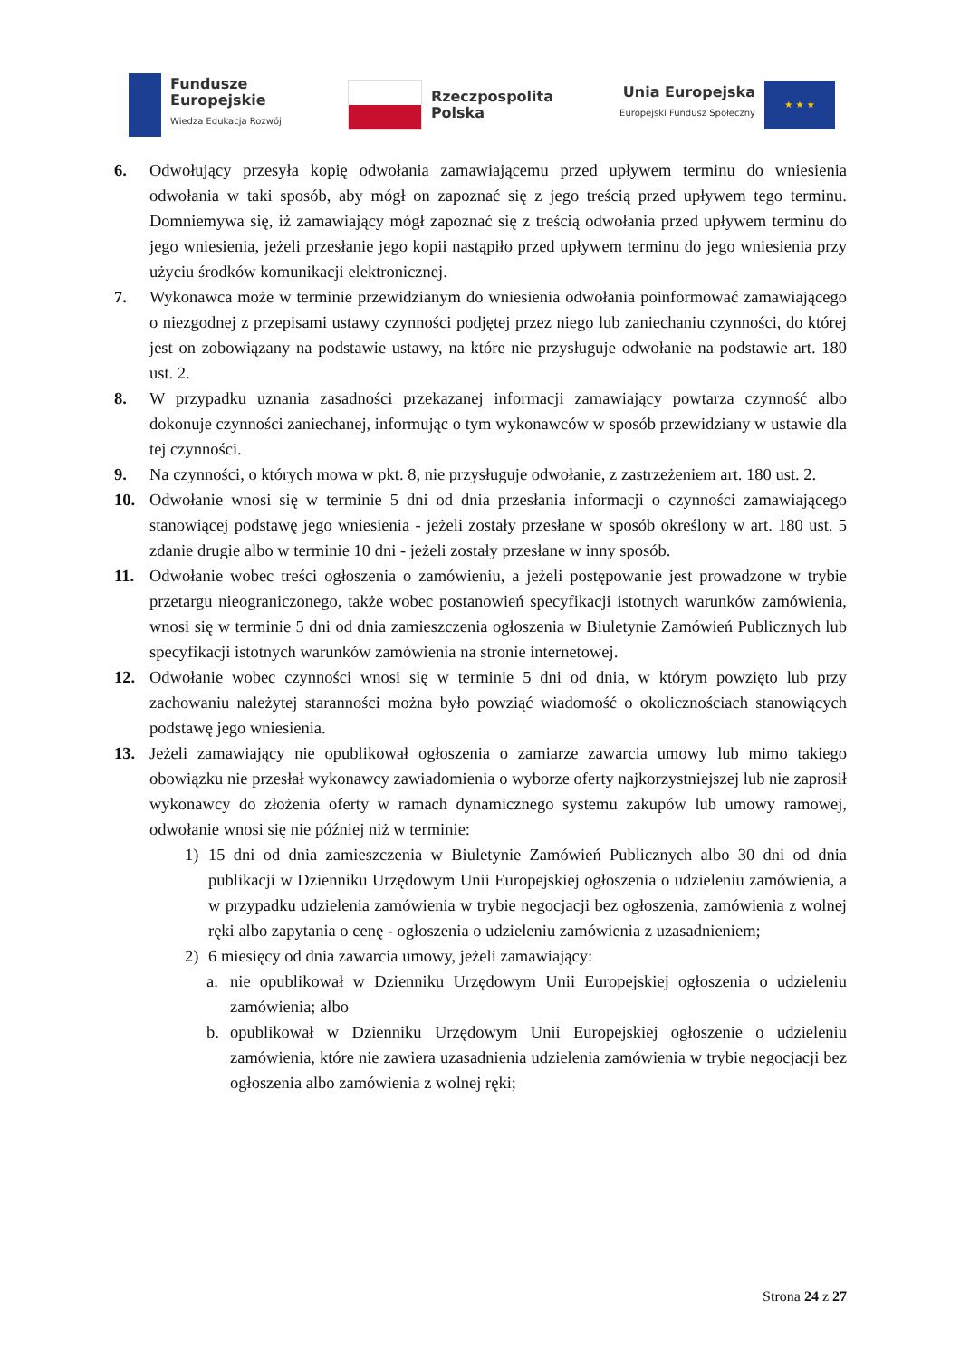Fundusze
Europejskie
Wiedza Edukacja Rozwój
Rzeczpospolita
Polska
Unia Europejska
Europejski Fundusz Społeczny
★ ★ ★
6. Odwołujący przesyła kopię odwołania zamawiającemu przed upływem terminu do wniesienia odwołania w taki sposób, aby mógł on zapoznać się z jego treścią przed upływem tego terminu. Domniemywa się, iż zamawiający mógł zapoznać się z treścią odwołania przed upływem terminu do jego wniesienia, jeżeli przesłanie jego kopii nastąpiło przed upływem terminu do jego wniesienia przy użyciu środków komunikacji elektronicznej.
7. Wykonawca może w terminie przewidzianym do wniesienia odwołania poinformować zamawiającego o niezgodnej z przepisami ustawy czynności podjętej przez niego lub zaniechaniu czynności, do której jest on zobowiązany na podstawie ustawy, na które nie przysługuje odwołanie na podstawie art. 180 ust. 2.
8. W przypadku uznania zasadności przekazanej informacji zamawiający powtarza czynność albo dokonuje czynności zaniechanej, informując o tym wykonawców w sposób przewidziany w ustawie dla tej czynności.
9. Na czynności, o których mowa w pkt. 8, nie przysługuje odwołanie, z zastrzeżeniem art. 180 ust. 2.
10. Odwołanie wnosi się w terminie 5 dni od dnia przesłania informacji o czynności zamawiającego stanowiącej podstawę jego wniesienia - jeżeli zostały przesłane w sposób określony w art. 180 ust. 5 zdanie drugie albo w terminie 10 dni - jeżeli zostały przesłane w inny sposób.
11. Odwołanie wobec treści ogłoszenia o zamówieniu, a jeżeli postępowanie jest prowadzone w trybie przetargu nieograniczonego, także wobec postanowień specyfikacji istotnych warunków zamówienia, wnosi się w terminie 5 dni od dnia zamieszczenia ogłoszenia w Biuletynie Zamówień Publicznych lub specyfikacji istotnych warunków zamówienia na stronie internetowej.
12. Odwołanie wobec czynności wnosi się w terminie 5 dni od dnia, w którym powzięto lub przy zachowaniu należytej staranności można było powziąć wiadomość o okolicznościach stanowiących podstawę jego wniesienia.
13. Jeżeli zamawiający nie opublikował ogłoszenia o zamiarze zawarcia umowy lub mimo takiego obowiązku nie przesłał wykonawcy zawiadomienia o wyborze oferty najkorzystniejszej lub nie zaprosił wykonawcy do złożenia oferty w ramach dynamicznego systemu zakupów lub umowy ramowej, odwołanie wnosi się nie później niż w terminie:
1) 15 dni od dnia zamieszczenia w Biuletynie Zamówień Publicznych albo 30 dni od dnia publikacji w Dzienniku Urzędowym Unii Europejskiej ogłoszenia o udzieleniu zamówienia, a w przypadku udzielenia zamówienia w trybie negocjacji bez ogłoszenia, zamówienia z wolnej ręki albo zapytania o cenę - ogłoszenia o udzieleniu zamówienia z uzasadnieniem;
2) 6 miesięcy od dnia zawarcia umowy, jeżeli zamawiający:
a. nie opublikował w Dzienniku Urzędowym Unii Europejskiej ogłoszenia o udzieleniu zamówienia; albo
b. opublikował w Dzienniku Urzędowym Unii Europejskiej ogłoszenie o udzieleniu zamówienia, które nie zawiera uzasadnienia udzielenia zamówienia w trybie negocjacji bez ogłoszenia albo zamówienia z wolnej ręki;
Strona 24 z 27